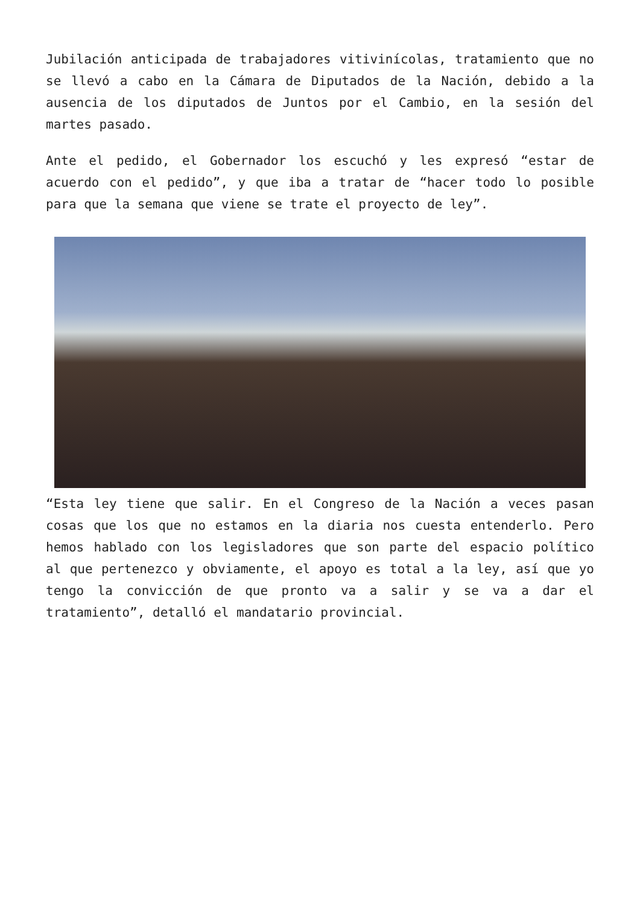Jubilación anticipada de trabajadores vitivinícolas, tratamiento que no se llevó a cabo en la Cámara de Diputados de la Nación, debido a la ausencia de los diputados de Juntos por el Cambio, en la sesión del martes pasado.
Ante el pedido, el Gobernador los escuchó y les expresó “estar de acuerdo con el pedido”, y que iba a tratar de “hacer todo lo posible para que la semana que viene se trate el proyecto de ley”.
“Esta ley tiene que salir. En el Congreso de la Nación a veces pasan cosas que los que no estamos en la diaria nos cuesta entenderlo. Pero hemos hablado con los legisladores que son parte del espacio político al que pertenezco y obviamente, el apoyo es total a la ley, así que yo tengo la convicción de que pronto va a salir y se va a dar el tratamiento”, detalló el mandatario provincial.